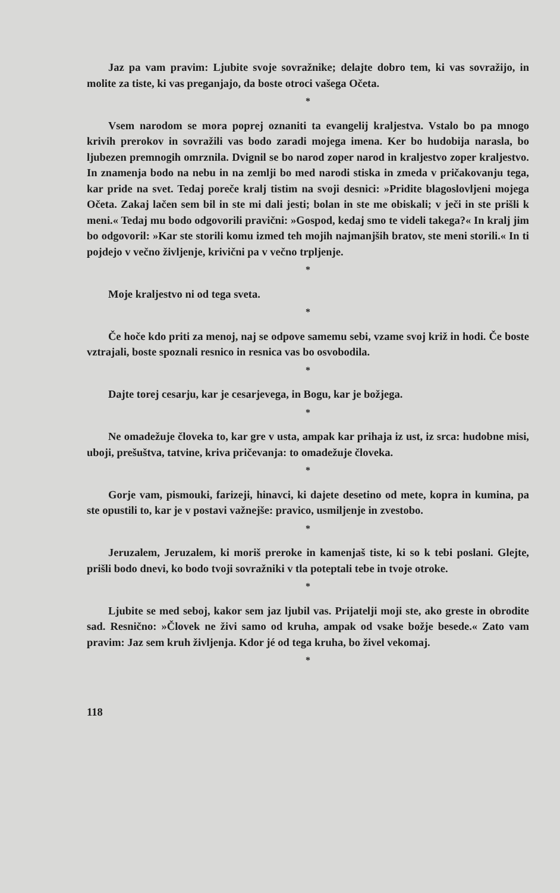Jaz pa vam pravim: Ljubite svoje sovražnike; delajte dobro tem, ki vas sovražijo, in molite za tiste, ki vas preganjajo, da boste otroci vašega Očeta.
*
Vsem narodom se mora poprej oznaniti ta evangelij kraljestva. Vstalo bo pa mnogo krivih prerokov in sovražili vas bodo zaradi mojega imena. Ker bo hudobija narasla, bo ljubezen premnogih omrznila. Dvignil se bo narod zoper narod in kraljestvo zoper kraljestvo. In znamenja bodo na nebu in na zemlji bo med narodi stiska in zmeda v pričakovanju tega, kar pride na svet. Tedaj poreče kralj tistim na svoji desnici: »Pridite blagoslovljeni mojega Očeta. Zakaj lačen sem bil in ste mi dali jesti; bolan in ste me obiskali; v ječi in ste prišli k meni.« Tedaj mu bodo odgovorili pravični: »Gospod, kedaj smo te videli takega?« In kralj jim bo odgovoril: »Kar ste storili komu izmed teh mojih najmanjših bratov, ste meni storili.« In ti pojdejo v večno življenje, krivični pa v večno trpljenje.
*
Moje kraljestvo ni od tega sveta.
*
Če hoče kdo priti za menoj, naj se odpove samemu sebi, vzame svoj križ in hodi. Če boste vztrajali, boste spoznali resnico in resnica vas bo osvobodila.
*
Dajte torej cesarju, kar je cesarjevega, in Bogu, kar je božjega.
*
Ne omadežuje človeka to, kar gre v usta, ampak kar prihaja iz ust, iz srca: hudobne misi, uboji, prešuštva, tatvine, kriva pričevanja: to omadežuje človeka.
*
Gorje vam, pismouki, farizeji, hinavci, ki dajete desetino od mete, kopra in kumina, pa ste opustili to, kar je v postavi važnejše: pravico, usmiljenje in zvestobo.
*
Jeruzalem, Jeruzalem, ki moriš preroke in kamenjaš tiste, ki so k tebi poslani. Glejte, prišli bodo dnevi, ko bodo tvoji sovražniki v tla poteptali tebe in tvoje otroke.
*
Ljubite se med seboj, kakor sem jaz ljubil vas. Prijatelji moji ste, ako greste in obrodite sad. Resnično: »Človek ne živi samo od kruha, ampak od vsake božje besede.« Zato vam pravim: Jaz sem kruh življenja. Kdor jé od tega kruha, bo živel vekomaj.
*
118